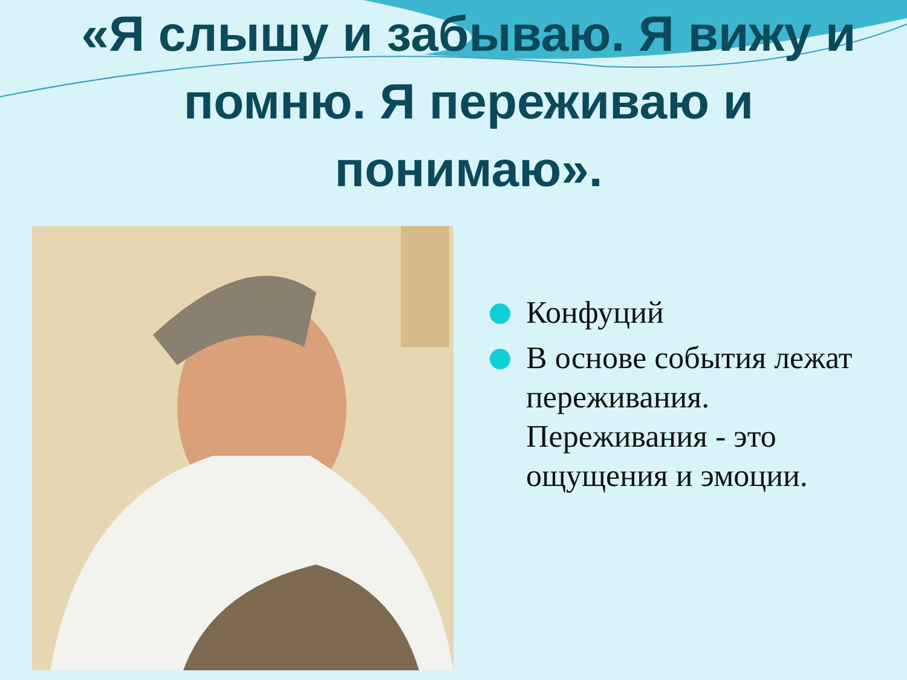«Я слышу и забываю. Я вижу и помню. Я переживаю и понимаю».
Конфуций
В основе события лежат переживания. Переживания - это ощущения и эмоции.